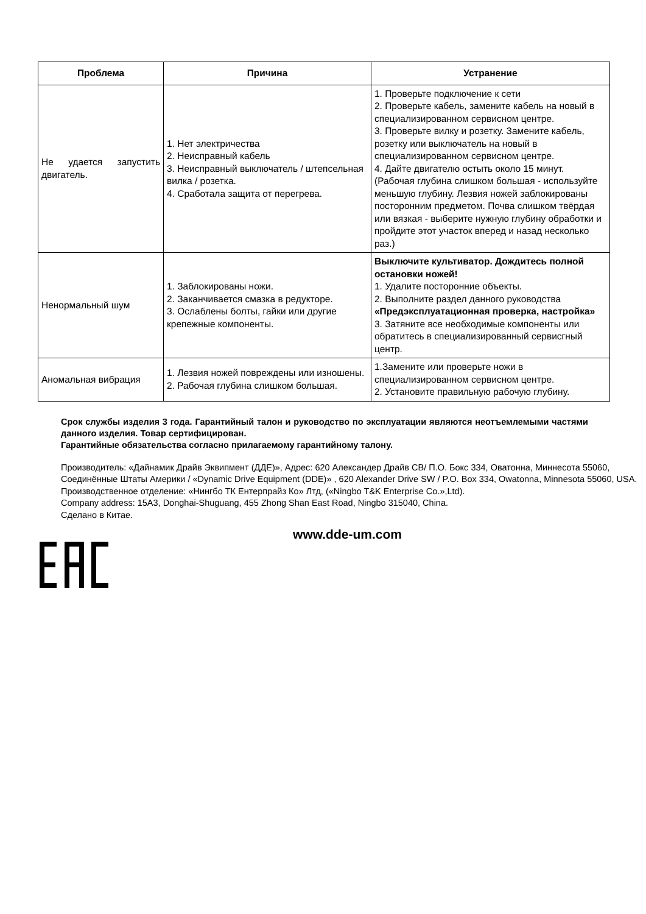| Проблема | Причина | Устранение |
| --- | --- | --- |
| Не удается запустить двигатель. | 1. Нет электричества 2. Неисправный кабель 3. Неисправный выключатель / штепсельная вилка / розетка. 4. Сработала защита от перегрева. | 1. Проверьте подключение к сети 2. Проверьте кабель, замените кабель на новый в специализированном сервисном центре. 3. Проверьте вилку и розетку. Замените кабель, розетку или выключатель на новый в специализированном сервисном центре. 4. Дайте двигателю остыть около 15 минут. (Рабочая глубина слишком большая - используйте меньшую глубину. Лезвия ножей заблокированы посторонним предметом. Почва слишком твёрдая или вязкая - выберите нужную глубину обработки и пройдите этот участок вперед и назад несколько раз.) |
| Ненормальный шум | 1. Заблокированы ножи. 2. Заканчивается смазка в редукторе. 3. Ослаблены болты, гайки или другие крепежные компоненты. | Выключите культиватор. Дождитесь полной остановки ножей! 1. Удалите посторонние объекты. 2. Выполните раздел данного руководства «Предэксплуатационная проверка, настройка» 3. Затяните все необходимые компоненты или обратитесь в специализированный сервисгный центр. |
| Аномальная вибрация | 1. Лезвия ножей повреждены или изношены. 2. Рабочая глубина слишком большая. | 1.Замените или проверьте ножи в специализированном сервисном центре. 2. Установите правильную рабочую глубину. |
Срок службы изделия 3 года. Гарантийный талон и руководство по эксплуатации являются неотъемлемыми частями данного изделия. Товар сертифицирован.
Гарантийные обязательства согласно прилагаемому гарантийному талону.
Производитель: «Дайнамик Драйв Эквипмент (ДДЕ)», Адрес: 620 Александер Драйв СВ/ П.О. Бокс 334, Оватонна, Миннесота 55060, Соединённые Штаты Америки / «Dynamic Drive Equipment (DDE)» , 620 Alexander Drive SW / P.O. Box 334, Owatonna, Minnesota 55060, USA.
Производственное отделение: «Нингбо ТК Ентерпрайз Ко» Лтд, («Ningbo T&K Enterprise Co.»,Ltd).
Company address: 15A3, Donghai-Shuguang, 455 Zhong Shan East Road, Ningbo 315040, China.
Сделано в Китае.
www.dde-um.com